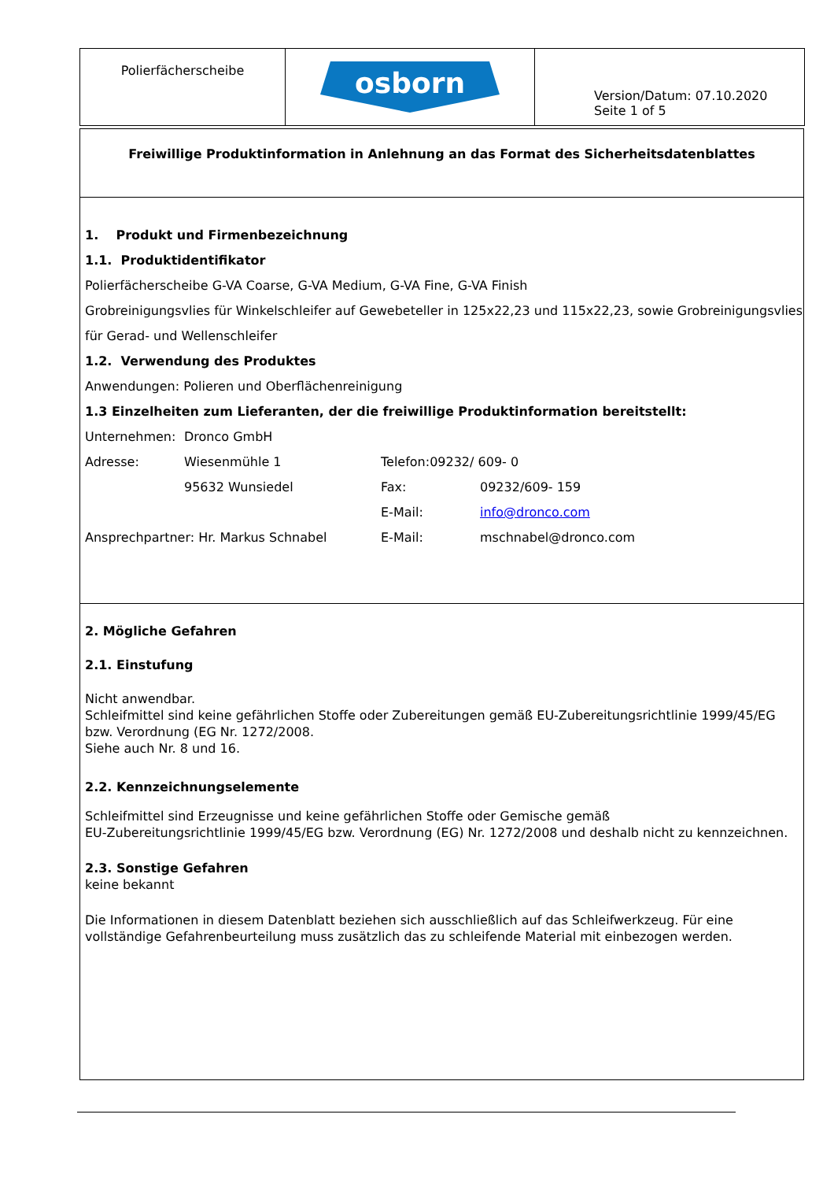| Polierfächerscheibe | osborn | Version/Datum: 07.10.2020 Seite 1 of 5 |
Freiwillige Produktinformation in Anlehnung an das Format des Sicherheitsdatenblattes
1. Produkt und Firmenbezeichnung
1.1. Produktidentifikator
Polierfächerscheibe G-VA Coarse, G-VA Medium, G-VA Fine, G-VA Finish
Grobreinigungsvlies für Winkelschleifer auf Gewebeteller in 125x22,23 und 115x22,23, sowie Grobreinigungsvlies für Gerad- und Wellenschleifer
1.2. Verwendung des Produktes
Anwendungen: Polieren und Oberflächenreinigung
1.3 Einzelheiten zum Lieferanten, der die freiwillige Produktinformation bereitstellt:
| Unternehmen: | Dronco GmbH | | |
| Adresse: | Wiesenmühle 1 | Telefon:09232/ 609- 0 | |
| | 95632 Wunsiedel | Fax: | 09232/609- 159 |
| | | E-Mail: | info@dronco.com |
| Ansprechpartner: Hr. Markus Schnabel | | E-Mail: | mschnabel@dronco.com |
2. Mögliche Gefahren
2.1. Einstufung
Nicht anwendbar.
Schleifmittel sind keine gefährlichen Stoffe oder Zubereitungen gemäß EU-Zubereitungsrichtlinie 1999/45/EG bzw. Verordnung (EG Nr. 1272/2008.
Siehe auch Nr. 8 und 16.
2.2. Kennzeichnungselemente
Schleifmittel sind Erzeugnisse und keine gefährlichen Stoffe oder Gemische gemäß
EU-Zubereitungsrichtlinie 1999/45/EG bzw. Verordnung (EG) Nr. 1272/2008 und deshalb nicht zu kennzeichnen.
2.3. Sonstige Gefahren
keine bekannt
Die Informationen in diesem Datenblatt beziehen sich ausschließlich auf das Schleifwerkzeug. Für eine vollständige Gefahrenbeurteilung muss zusätzlich das zu schleifende Material mit einbezogen werden.